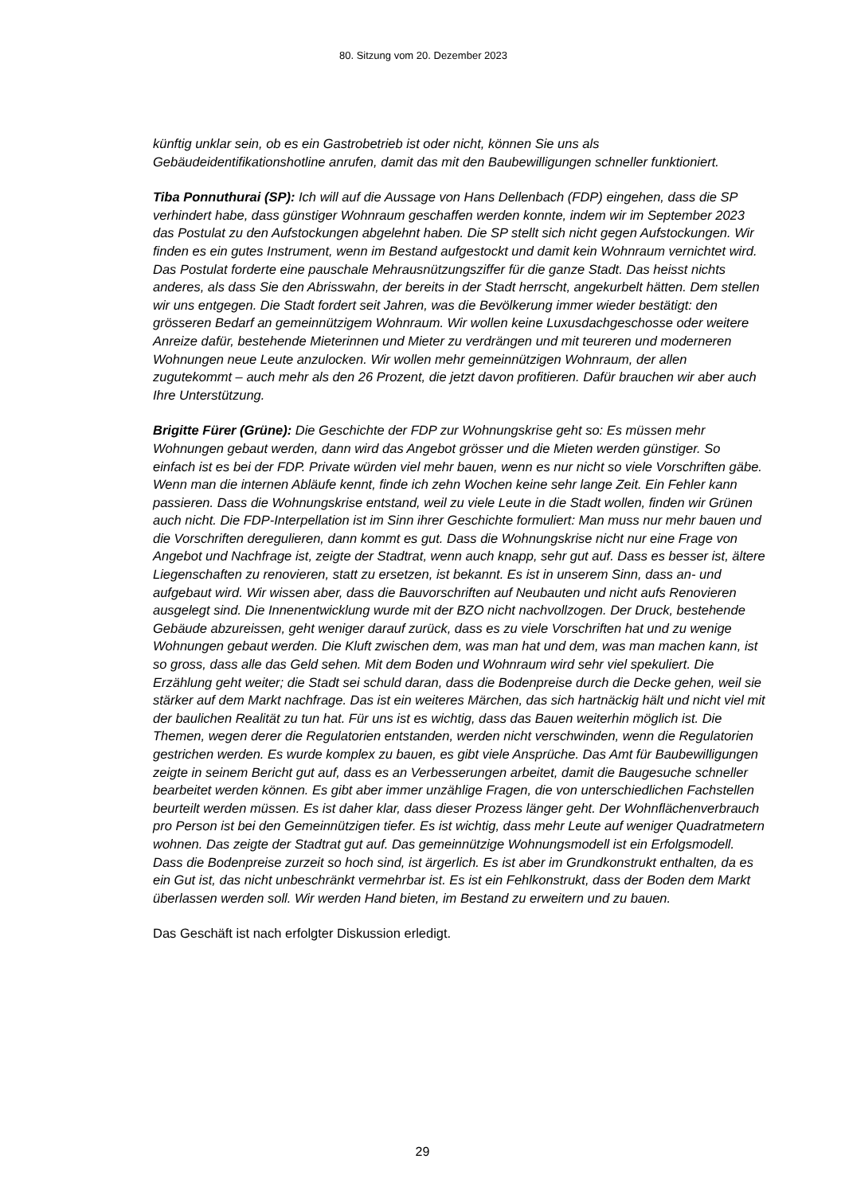80. Sitzung vom 20. Dezember 2023
künftig unklar sein, ob es ein Gastrobetrieb ist oder nicht, können Sie uns als Gebäudeidentifikationshotline anrufen, damit das mit den Baubewilligungen schneller funktioniert.
Tiba Ponnuthurai (SP): Ich will auf die Aussage von Hans Dellenbach (FDP) eingehen, dass die SP verhindert habe, dass günstiger Wohnraum geschaffen werden konnte, indem wir im September 2023 das Postulat zu den Aufstockungen abgelehnt haben. Die SP stellt sich nicht gegen Aufstockungen. Wir finden es ein gutes Instrument, wenn im Bestand aufgestockt und damit kein Wohnraum vernichtet wird. Das Postulat forderte eine pauschale Mehrausnützungsziffer für die ganze Stadt. Das heisst nichts anderes, als dass Sie den Abrisswahn, der bereits in der Stadt herrscht, angekurbelt hätten. Dem stellen wir uns entgegen. Die Stadt fordert seit Jahren, was die Bevölkerung immer wieder bestätigt: den grösseren Bedarf an gemeinnützigem Wohnraum. Wir wollen keine Luxusdachgeschosse oder weitere Anreize dafür, bestehende Mieterinnen und Mieter zu verdrängen und mit teureren und moderneren Wohnungen neue Leute anzulocken. Wir wollen mehr gemeinnützigen Wohnraum, der allen zugutekommt – auch mehr als den 26 Prozent, die jetzt davon profitieren. Dafür brauchen wir aber auch Ihre Unterstützung.
Brigitte Fürer (Grüne): Die Geschichte der FDP zur Wohnungskrise geht so: Es müssen mehr Wohnungen gebaut werden, dann wird das Angebot grösser und die Mieten werden günstiger. So einfach ist es bei der FDP. Private würden viel mehr bauen, wenn es nur nicht so viele Vorschriften gäbe. Wenn man die internen Abläufe kennt, finde ich zehn Wochen keine sehr lange Zeit. Ein Fehler kann passieren. Dass die Wohnungskrise entstand, weil zu viele Leute in die Stadt wollen, finden wir Grünen auch nicht. Die FDP-Interpellation ist im Sinn ihrer Geschichte formuliert: Man muss nur mehr bauen und die Vorschriften deregulieren, dann kommt es gut. Dass die Wohnungskrise nicht nur eine Frage von Angebot und Nachfrage ist, zeigte der Stadtrat, wenn auch knapp, sehr gut auf. Dass es besser ist, ältere Liegenschaften zu renovieren, statt zu ersetzen, ist bekannt. Es ist in unserem Sinn, dass an- und aufgebaut wird. Wir wissen aber, dass die Bauvorschriften auf Neubauten und nicht aufs Renovieren ausgelegt sind. Die Innenentwicklung wurde mit der BZO nicht nachvollzogen. Der Druck, bestehende Gebäude abzureissen, geht weniger darauf zurück, dass es zu viele Vorschriften hat und zu wenige Wohnungen gebaut werden. Die Kluft zwischen dem, was man hat und dem, was man machen kann, ist so gross, dass alle das Geld sehen. Mit dem Boden und Wohnraum wird sehr viel spekuliert. Die Erzählung geht weiter; die Stadt sei schuld daran, dass die Bodenpreise durch die Decke gehen, weil sie stärker auf dem Markt nachfrage. Das ist ein weiteres Märchen, das sich hartnäckig hält und nicht viel mit der baulichen Realität zu tun hat. Für uns ist es wichtig, dass das Bauen weiterhin möglich ist. Die Themen, wegen derer die Regulatorien entstanden, werden nicht verschwinden, wenn die Regulatorien gestrichen werden. Es wurde komplex zu bauen, es gibt viele Ansprüche. Das Amt für Baubewilligungen zeigte in seinem Bericht gut auf, dass es an Verbesserungen arbeitet, damit die Baugesuche schneller bearbeitet werden können. Es gibt aber immer unzählige Fragen, die von unterschiedlichen Fachstellen beurteilt werden müssen. Es ist daher klar, dass dieser Prozess länger geht. Der Wohnflächenverbrauch pro Person ist bei den Gemeinnützigen tiefer. Es ist wichtig, dass mehr Leute auf weniger Quadratmetern wohnen. Das zeigte der Stadtrat gut auf. Das gemeinnützige Wohnungsmodell ist ein Erfolgsmodell. Dass die Bodenpreise zurzeit so hoch sind, ist ärgerlich. Es ist aber im Grundkonstrukt enthalten, da es ein Gut ist, das nicht unbeschränkt vermehrbar ist. Es ist ein Fehlkonstrukt, dass der Boden dem Markt überlassen werden soll. Wir werden Hand bieten, im Bestand zu erweitern und zu bauen.
Das Geschäft ist nach erfolgter Diskussion erledigt.
29